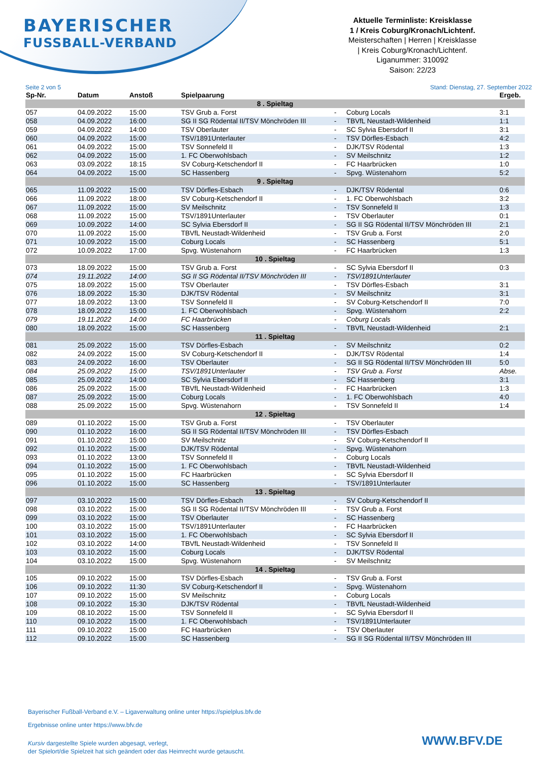BAYERISCHER
FUSSBALL-VERBAND
Aktuelle Terminliste: Kreisklasse
1 / Kreis Coburg/Kronach/Lichtenf.
Meisterschaften | Herren | Kreisklasse
| Kreis Coburg/Kronach/Lichtenf.
Liganummer: 310092
Saison: 22/23
Seite 2 von 5 Stand: Dienstag, 27. September 2022
| Sp-Nr. | Datum | Anstoß | Spielpaarung | | | Ergeb. |
| --- | --- | --- | --- | --- | --- | --- |
| 8 . Spieltag | | | | | | |
| 057 | 04.09.2022 | 15:00 | TSV Grub a. Forst | - | Coburg Locals | 3:1 |
| 058 | 04.09.2022 | 16:00 | SG II SG Rödental II/TSV Mönchröden III | - | TBVfL Neustadt-Wildenheid | 1:1 |
| 059 | 04.09.2022 | 14:00 | TSV Oberlauter | - | SC Sylvia Ebersdorf II | 3:1 |
| 060 | 04.09.2022 | 15:00 | TSV/1891Unterlauter | - | TSV Dörfles-Esbach | 4:2 |
| 061 | 04.09.2022 | 15:00 | TSV Sonnefeld II | - | DJK/TSV Rödental | 1:3 |
| 062 | 04.09.2022 | 15:00 | 1. FC Oberwohlsbach | - | SV Meilschnitz | 1:2 |
| 063 | 03.09.2022 | 18:15 | SV Coburg-Ketschendorf II | - | FC Haarbrücken | 1:0 |
| 064 | 04.09.2022 | 15:00 | SC Hassenberg | - | Spvg. Wüstenahorn | 5:2 |
| 9 . Spieltag | | | | | | |
| 065 | 11.09.2022 | 15:00 | TSV Dörfles-Esbach | - | DJK/TSV Rödental | 0:6 |
| 066 | 11.09.2022 | 18:00 | SV Coburg-Ketschendorf II | - | 1. FC Oberwohlsbach | 3:2 |
| 067 | 11.09.2022 | 15:00 | SV Meilschnitz | - | TSV Sonnefeld II | 1:3 |
| 068 | 11.09.2022 | 15:00 | TSV/1891Unterlauter | - | TSV Oberlauter | 0:1 |
| 069 | 10.09.2022 | 14:00 | SC Sylvia Ebersdorf II | - | SG II SG Rödental II/TSV Mönchröden III | 2:1 |
| 070 | 11.09.2022 | 15:00 | TBVfL Neustadt-Wildenheid | - | TSV Grub a. Forst | 2:0 |
| 071 | 10.09.2022 | 15:00 | Coburg Locals | - | SC Hassenberg | 5:1 |
| 072 | 10.09.2022 | 17:00 | Spvg. Wüstenahorn | - | FC Haarbrücken | 1:3 |
| 10 . Spieltag | | | | | | |
| 073 | 18.09.2022 | 15:00 | TSV Grub a. Forst | - | SC Sylvia Ebersdorf II | 0:3 |
| 074 | 19.11.2022 | 14:00 | SG II SG Rödental II/TSV Mönchröden III | - | TSV/1891Unterlauter | |
| 075 | 18.09.2022 | 15:00 | TSV Oberlauter | - | TSV Dörfles-Esbach | 3:1 |
| 076 | 18.09.2022 | 15:30 | DJK/TSV Rödental | - | SV Meilschnitz | 3:1 |
| 077 | 18.09.2022 | 13:00 | TSV Sonnefeld II | - | SV Coburg-Ketschendorf II | 7:0 |
| 078 | 18.09.2022 | 15:00 | 1. FC Oberwohlsbach | - | Spvg. Wüstenahorn | 2:2 |
| 079 | 19.11.2022 | 14:00 | FC Haarbrücken | - | Coburg Locals | |
| 080 | 18.09.2022 | 15:00 | SC Hassenberg | - | TBVfL Neustadt-Wildenheid | 2:1 |
| 11 . Spieltag | | | | | | |
| 081 | 25.09.2022 | 15:00 | TSV Dörfles-Esbach | - | SV Meilschnitz | 0:2 |
| 082 | 24.09.2022 | 15:00 | SV Coburg-Ketschendorf II | - | DJK/TSV Rödental | 1:4 |
| 083 | 24.09.2022 | 16:00 | TSV Oberlauter | - | SG II SG Rödental II/TSV Mönchröden III | 5:0 |
| 084 | 25.09.2022 | 15:00 | TSV/1891Unterlauter | - | TSV Grub a. Forst | Abse. |
| 085 | 25.09.2022 | 14:00 | SC Sylvia Ebersdorf II | - | SC Hassenberg | 3:1 |
| 086 | 25.09.2022 | 15:00 | TBVfL Neustadt-Wildenheid | - | FC Haarbrücken | 1:3 |
| 087 | 25.09.2022 | 15:00 | Coburg Locals | - | 1. FC Oberwohlsbach | 4:0 |
| 088 | 25.09.2022 | 15:00 | Spvg. Wüstenahorn | - | TSV Sonnefeld II | 1:4 |
| 12 . Spieltag | | | | | | |
| 089 | 01.10.2022 | 15:00 | TSV Grub a. Forst | - | TSV Oberlauter | |
| 090 | 01.10.2022 | 16:00 | SG II SG Rödental II/TSV Mönchröden III | - | TSV Dörfles-Esbach | |
| 091 | 01.10.2022 | 15:00 | SV Meilschnitz | - | SV Coburg-Ketschendorf II | |
| 092 | 01.10.2022 | 15:00 | DJK/TSV Rödental | - | Spvg. Wüstenahorn | |
| 093 | 01.10.2022 | 13:00 | TSV Sonnefeld II | - | Coburg Locals | |
| 094 | 01.10.2022 | 15:00 | 1. FC Oberwohlsbach | - | TBVfL Neustadt-Wildenheid | |
| 095 | 01.10.2022 | 15:00 | FC Haarbrücken | - | SC Sylvia Ebersdorf II | |
| 096 | 01.10.2022 | 15:00 | SC Hassenberg | - | TSV/1891Unterlauter | |
| 13 . Spieltag | | | | | | |
| 097 | 03.10.2022 | 15:00 | TSV Dörfles-Esbach | - | SV Coburg-Ketschendorf II | |
| 098 | 03.10.2022 | 15:00 | SG II SG Rödental II/TSV Mönchröden III | - | TSV Grub a. Forst | |
| 099 | 03.10.2022 | 15:00 | TSV Oberlauter | - | SC Hassenberg | |
| 100 | 03.10.2022 | 15:00 | TSV/1891Unterlauter | - | FC Haarbrücken | |
| 101 | 03.10.2022 | 15:00 | 1. FC Oberwohlsbach | - | SC Sylvia Ebersdorf II | |
| 102 | 03.10.2022 | 14:00 | TBVfL Neustadt-Wildenheid | - | TSV Sonnefeld II | |
| 103 | 03.10.2022 | 15:00 | Coburg Locals | - | DJK/TSV Rödental | |
| 104 | 03.10.2022 | 15:00 | Spvg. Wüstenahorn | - | SV Meilschnitz | |
| 14 . Spieltag | | | | | | |
| 105 | 09.10.2022 | 15:00 | TSV Dörfles-Esbach | - | TSV Grub a. Forst | |
| 106 | 09.10.2022 | 11:30 | SV Coburg-Ketschendorf II | - | Spvg. Wüstenahorn | |
| 107 | 09.10.2022 | 15:00 | SV Meilschnitz | - | Coburg Locals | |
| 108 | 09.10.2022 | 15:30 | DJK/TSV Rödental | - | TBVfL Neustadt-Wildenheid | |
| 109 | 08.10.2022 | 15:00 | TSV Sonnefeld II | - | SC Sylvia Ebersdorf II | |
| 110 | 09.10.2022 | 15:00 | 1. FC Oberwohlsbach | - | TSV/1891Unterlauter | |
| 111 | 09.10.2022 | 15:00 | FC Haarbrücken | - | TSV Oberlauter | |
| 112 | 09.10.2022 | 15:00 | SC Hassenberg | - | SG II SG Rödental II/TSV Mönchröden III | |
Bayerischer Fußball-Verband e.V. – Ligaverwaltung online unter https://spielplus.bfv.de
Ergebnisse online unter https://www.bfv.de
Kursiv dargestellte Spiele wurden abgesagt, verlegt,
der Spielort/die Spielzeit hat sich geändert oder das Heimrecht wurde getauscht.
WWW.BFV.DE